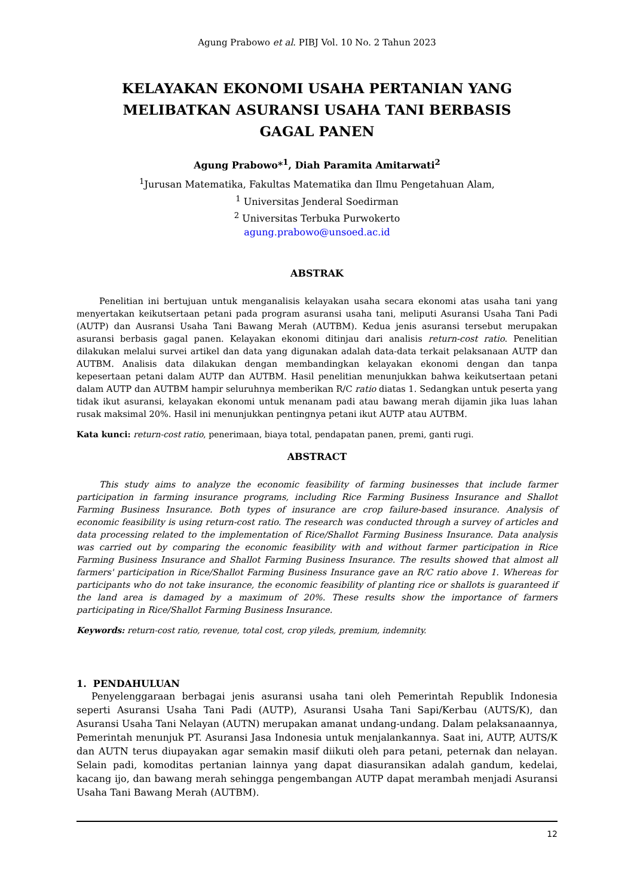Agung Prabowo et al. PIBJ Vol. 10 No. 2 Tahun 2023
KELAYAKAN EKONOMI USAHA PERTANIAN YANG MELIBATKAN ASURANSI USAHA TANI BERBASIS GAGAL PANEN
Agung Prabowo*<sup>1</sup>, Diah Paramita Amitarwati<sup>2</sup>
<sup>1</sup> Jurusan Matematika, Fakultas Matematika dan Ilmu Pengetahuan Alam,
<sup>1</sup> Universitas Jenderal Soedirman
<sup>2</sup> Universitas Terbuka Purwokerto
agung.prabowo@unsoed.ac.id
ABSTRAK
Penelitian ini bertujuan untuk menganalisis kelayakan usaha secara ekonomi atas usaha tani yang menyertakan keikutsertaan petani pada program asuransi usaha tani, meliputi Asuransi Usaha Tani Padi (AUTP) dan Ausransi Usaha Tani Bawang Merah (AUTBM). Kedua jenis asuransi tersebut merupakan asuransi berbasis gagal panen. Kelayakan ekonomi ditinjau dari analisis return-cost ratio. Penelitian dilakukan melalui survei artikel dan data yang digunakan adalah data-data terkait pelaksanaan AUTP dan AUTBM. Analisis data dilakukan dengan membandingkan kelayakan ekonomi dengan dan tanpa kepesertaan petani dalam AUTP dan AUTBM. Hasil penelitian menunjukkan bahwa keikutsertaan petani dalam AUTP dan AUTBM hampir seluruhnya memberikan R/C ratio diatas 1. Sedangkan untuk peserta yang tidak ikut asuransi, kelayakan ekonomi untuk menanam padi atau bawang merah dijamin jika luas lahan rusak maksimal 20%. Hasil ini menunjukkan pentingnya petani ikut AUTP atau AUTBM.
Kata kunci: return-cost ratio, penerimaan, biaya total, pendapatan panen, premi, ganti rugi.
ABSTRACT
This study aims to analyze the economic feasibility of farming businesses that include farmer participation in farming insurance programs, including Rice Farming Business Insurance and Shallot Farming Business Insurance. Both types of insurance are crop failure-based insurance. Analysis of economic feasibility is using return-cost ratio. The research was conducted through a survey of articles and data processing related to the implementation of Rice/Shallot Farming Business Insurance. Data analysis was carried out by comparing the economic feasibility with and without farmer participation in Rice Farming Business Insurance and Shallot Farming Business Insurance. The results showed that almost all farmers' participation in Rice/Shallot Farming Business Insurance gave an R/C ratio above 1. Whereas for participants who do not take insurance, the economic feasibility of planting rice or shallots is guaranteed if the land area is damaged by a maximum of 20%. These results show the importance of farmers participating in Rice/Shallot Farming Business Insurance.
Keywords: return-cost ratio, revenue, total cost, crop yileds, premium, indemnity.
1. PENDAHULUAN
Penyelenggaraan berbagai jenis asuransi usaha tani oleh Pemerintah Republik Indonesia seperti Asuransi Usaha Tani Padi (AUTP), Asuransi Usaha Tani Sapi/Kerbau (AUTS/K), dan Asuransi Usaha Tani Nelayan (AUTN) merupakan amanat undang-undang. Dalam pelaksanaannya, Pemerintah menunjuk PT. Asuransi Jasa Indonesia untuk menjalankannya. Saat ini, AUTP, AUTS/K dan AUTN terus diupayakan agar semakin masif diikuti oleh para petani, peternak dan nelayan. Selain padi, komoditas pertanian lainnya yang dapat diasuransikan adalah gandum, kedelai, kacang ijo, dan bawang merah sehingga pengembangan AUTP dapat merambah menjadi Asuransi Usaha Tani Bawang Merah (AUTBM).
12